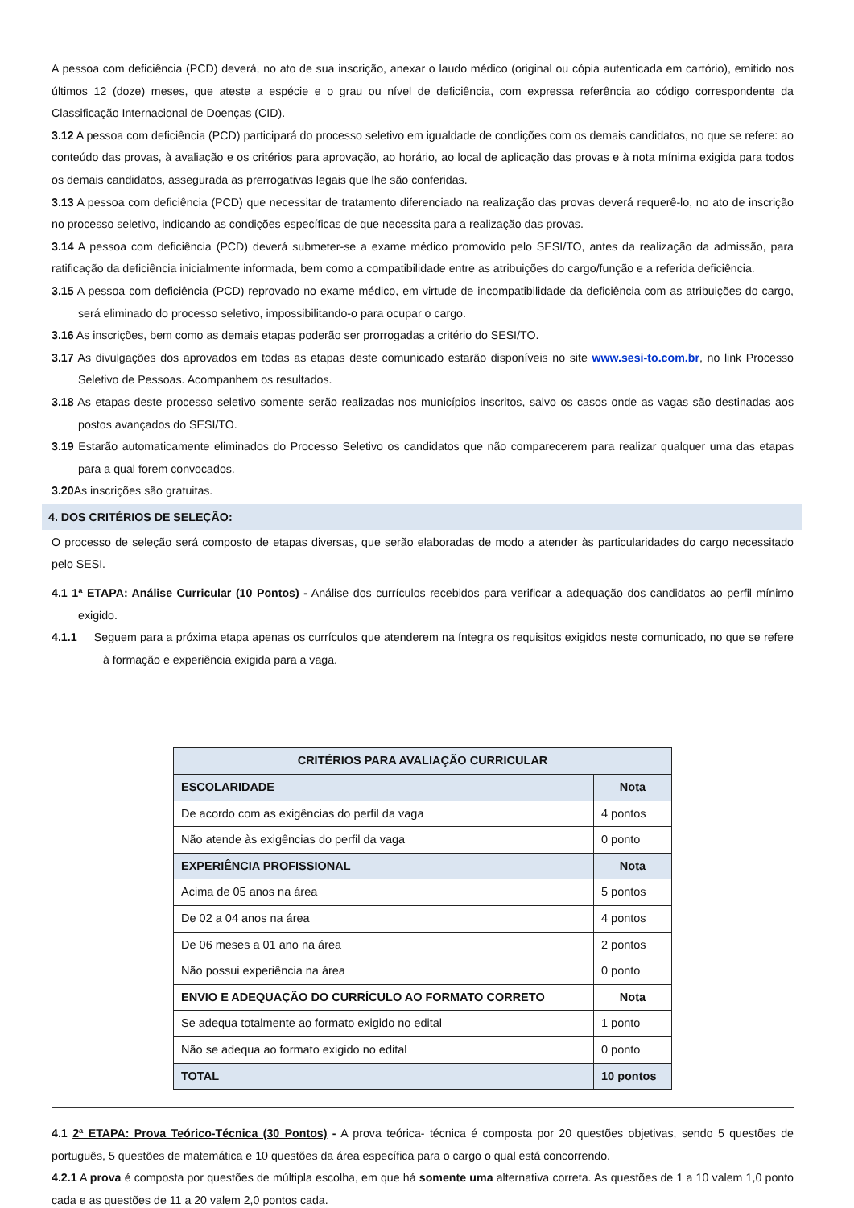A pessoa com deficiência (PCD) deverá, no ato de sua inscrição, anexar o laudo médico (original ou cópia autenticada em cartório), emitido nos últimos 12 (doze) meses, que ateste a espécie e o grau ou nível de deficiência, com expressa referência ao código correspondente da Classificação Internacional de Doenças (CID).
3.12 A pessoa com deficiência (PCD) participará do processo seletivo em igualdade de condições com os demais candidatos, no que se refere: ao conteúdo das provas, à avaliação e os critérios para aprovação, ao horário, ao local de aplicação das provas e à nota mínima exigida para todos os demais candidatos, assegurada as prerrogativas legais que lhe são conferidas.
3.13 A pessoa com deficiência (PCD) que necessitar de tratamento diferenciado na realização das provas deverá requerê-lo, no ato de inscrição no processo seletivo, indicando as condições específicas de que necessita para a realização das provas.
3.14 A pessoa com deficiência (PCD) deverá submeter-se a exame médico promovido pelo SESI/TO, antes da realização da admissão, para ratificação da deficiência inicialmente informada, bem como a compatibilidade entre as atribuições do cargo/função e a referida deficiência.
3.15 A pessoa com deficiência (PCD) reprovado no exame médico, em virtude de incompatibilidade da deficiência com as atribuições do cargo, será eliminado do processo seletivo, impossibilitando-o para ocupar o cargo.
3.16 As inscrições, bem como as demais etapas poderão ser prorrogadas a critério do SESI/TO.
3.17 As divulgações dos aprovados em todas as etapas deste comunicado estarão disponíveis no site www.sesi-to.com.br, no link Processo Seletivo de Pessoas. Acompanhem os resultados.
3.18 As etapas deste processo seletivo somente serão realizadas nos municípios inscritos, salvo os casos onde as vagas são destinadas aos postos avançados do SESI/TO.
3.19 Estarão automaticamente eliminados do Processo Seletivo os candidatos que não comparecerem para realizar qualquer uma das etapas para a qual forem convocados.
3.20 As inscrições são gratuitas.
4. DOS CRITÉRIOS DE SELEÇÃO:
O processo de seleção será composto de etapas diversas, que serão elaboradas de modo a atender às particularidades do cargo necessitado pelo SESI.
4.1 1ª ETAPA: Análise Curricular (10 Pontos) - Análise dos currículos recebidos para verificar a adequação dos candidatos ao perfil mínimo exigido.
4.1.1 Seguem para a próxima etapa apenas os currículos que atenderem na íntegra os requisitos exigidos neste comunicado, no que se refere à formação e experiência exigida para a vaga.
| CRITÉRIOS PARA AVALIAÇÃO CURRICULAR | |
| --- | --- |
| ESCOLARIDADE | Nota |
| De acordo com as exigências do perfil da vaga | 4 pontos |
| Não atende às exigências do perfil da vaga | 0 ponto |
| EXPERIÊNCIA PROFISSIONAL | Nota |
| Acima de 05 anos na área | 5 pontos |
| De 02 a 04 anos na área | 4 pontos |
| De 06 meses a 01 ano na área | 2 pontos |
| Não possui experiência na área | 0 ponto |
| ENVIO E ADEQUAÇÃO DO CURRÍCULO AO FORMATO CORRETO | Nota |
| Se adequa totalmente ao formato exigido no edital | 1 ponto |
| Não se adequa ao formato exigido no edital | 0 ponto |
| TOTAL | 10 pontos |
4.1 2ª ETAPA: Prova Teórico-Técnica (30 Pontos) - A prova teórica- técnica é composta por 20 questões objetivas, sendo 5 questões de português, 5 questões de matemática e 10 questões da área específica para o cargo o qual está concorrendo.
4.2.1 A prova é composta por questões de múltipla escolha, em que há somente uma alternativa correta. As questões de 1 a 10 valem 1,0 ponto cada e as questões de 11 a 20 valem 2,0 pontos cada.